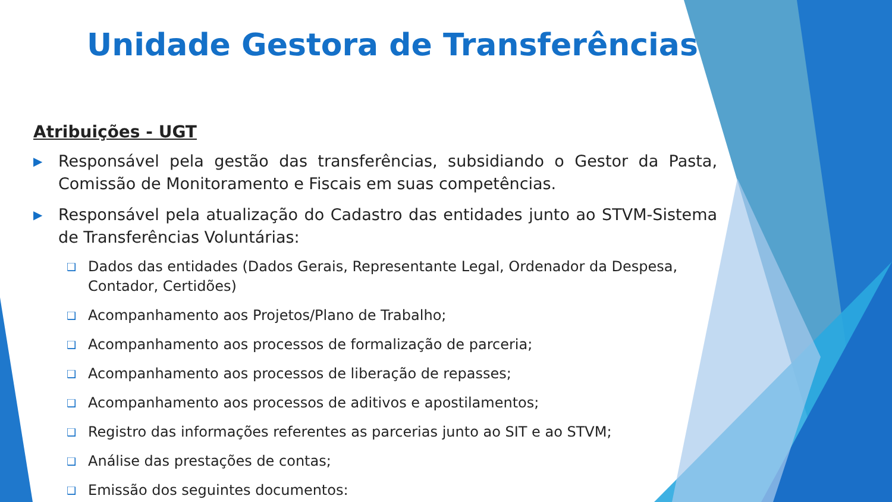Unidade Gestora de Transferências
Atribuições - UGT
▶ Responsável pela gestão das transferências, subsidiando o Gestor da Pasta, Comissão de Monitoramento e Fiscais em suas competências.
▶ Responsável pela atualização do Cadastro das entidades junto ao STVM-Sistema de Transferências Voluntárias:
❑ Dados das entidades (Dados Gerais, Representante Legal, Ordenador da Despesa, Contador, Certidões)
❑ Acompanhamento aos Projetos/Plano de Trabalho;
❑ Acompanhamento aos processos de formalização de parceria;
❑ Acompanhamento aos processos de liberação de repasses;
❑ Acompanhamento aos processos de aditivos e apostilamentos;
❑ Registro das informações referentes as parcerias junto ao SIT e ao STVM;
❑ Análise das prestações de contas;
❑ Emissão dos seguintes documentos: